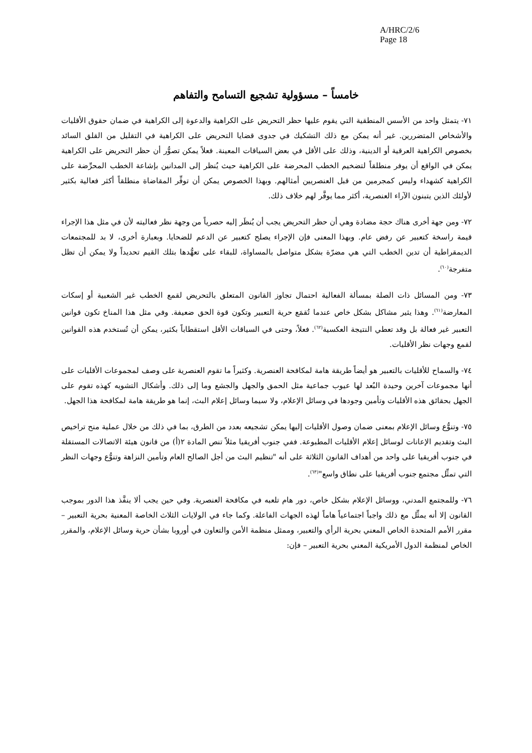A/HRC/2/6
Page 18
خامساً – مسؤولية تشجيع التسامح والتفاهم
٧١- يتمثل واحد من الأسس المنطقية التي يقوم عليها حظر التحريض على الكراهية والدعوة إلى الكراهية في ضمان حقوق الأقليات والأشخاص المتضررين. غير أنه يمكن مع ذلك التشكيك في جدوى قضايا التحريض على الكراهية في التقليل من القلق السائد بخصوص الكراهية العرقية أو الدينية، وذلك على الأقل في بعض السياقات المعينة. فعلاً يمكن تصوُّر أن حظر التحريض على الكراهية يمكن في الواقع أن يوفر منطلقاً لتضخيم الخطب المحرضة على الكراهية حيث يُنظر إلى المدانين بإشاعة الخطب المحرِّضة على الكراهية كشهداء وليس كمجرمين من قبل العنصريين أمثالهم. وبهذا الخصوص يمكن أن توفِّر المقاضاة منطلقاً أكثر فعالية بكثير لأولئك الذين يتبنون الآراء العنصرية، أكثر مما يوفَّر لهم خلاف ذلك.
٧٢- ومن جهة أخرى هناك حجة مضادة وهي أن حظر التحريض يجب أن يُنظَر إليه حصرياً من وجهة نظر فعاليته لأن في مثل هذا الإجراء قيمة راسخة كتعبير عن رفض عام. وبهذا المعنى فإن الإجراء يصلح كتعبير عن الدعم للضحايا. وبعبارة أخرى، لا بد للمجتمعات الديمقراطية أن تدين الخطب التي هي مضرّة بشكل متواصل بالمساواة، للبقاء على تعهُّدها بتلك القيم تحديداً ولا يمكن أن تظل متفرجة<sup>(٦٠)</sup>.
٧٣- ومن المسائل ذات الصلة بمسألة الفعالية احتمال تجاوز القانون المتعلق بالتحريض لقمع الخطب غير الشعبية أو إسكات المعارضة<sup>(٦١)</sup>. وهذا يثير مشاكل بشكل خاص عندما تُقمَع حرية التعبير وتكون قوة الحق ضعيفة. وفي مثل هذا المناخ تكون قوانين التعبير غير فعالة بل وقد تعطي النتيجة العكسية<sup>(٦٢)</sup>. فعلاً، وحتى في السياقات الأقل استقطاباً بكثير، يمكن أن تُستخدم هذه القوانين لقمع وجهات نظر الأقليات.
٧٤- والسماح للأقليات بالتعبير هو أيضاً طريقة هامة لمكافحة العنصرية. وكثيراً ما تقوم العنصرية على وصف لمجموعات الأقليات على أنها مجموعات آخرين وحيدة البُعد لها عيوب جماعية مثل الحمق والجهل والجشع وما إلى ذلك. وأشكال التشويه كهذه تقوم على الجهل بحقائق هذه الأقليات وتأمين وجودها في وسائل الإعلام، ولا سيما وسائل إعلام البث، إنما هو طريقة هامة لمكافحة هذا الجهل.
٧٥- وتنوُّع وسائل الإعلام بمعنى ضمان وصول الأقليات إليها يمكن تشجيعه بعدد من الطرق، بما في ذلك من خلال عملية منح تراخيص البث وتقديم الإعانات لوسائل إعلام الأقليات المطبوعة. ففي جنوب أفريقيا مثلاً تنص المادة ٢(أ) من قانون هيئة الاتصالات المستقلة في جنوب أفريقيا على واحد من أهداف القانون الثلاثة على أنه "تنظيم البث من أجل الصالح العام وتأمين النزاهة وتنوُّع وجهات النظر التي تمثِّل مجتمع جنوب أفريقيا على نطاق واسع"<sup>(٦٣)</sup>.
٧٦- وللمجتمع المدني، ووسائل الإعلام بشكل خاص، دور هام تلعبه في مكافحة العنصرية. وفي حين يجب ألا ينفَّذ هذا الدور بموجب القانون إلا أنه يمثِّل مع ذلك واجباً اجتماعياً هاماً لهذه الجهات الفاعلة. وكما جاء في الولايات الثلاث الخاصة المعنية بحرية التعبير – مقرر الأمم المتحدة الخاص المعني بحرية الرأي والتعبير، وممثل منظمة الأمن والتعاون في أوروبا بشأن حرية وسائل الإعلام، والمقرر الخاص لمنظمة الدول الأمريكية المعني بحرية التعبير – فإن: